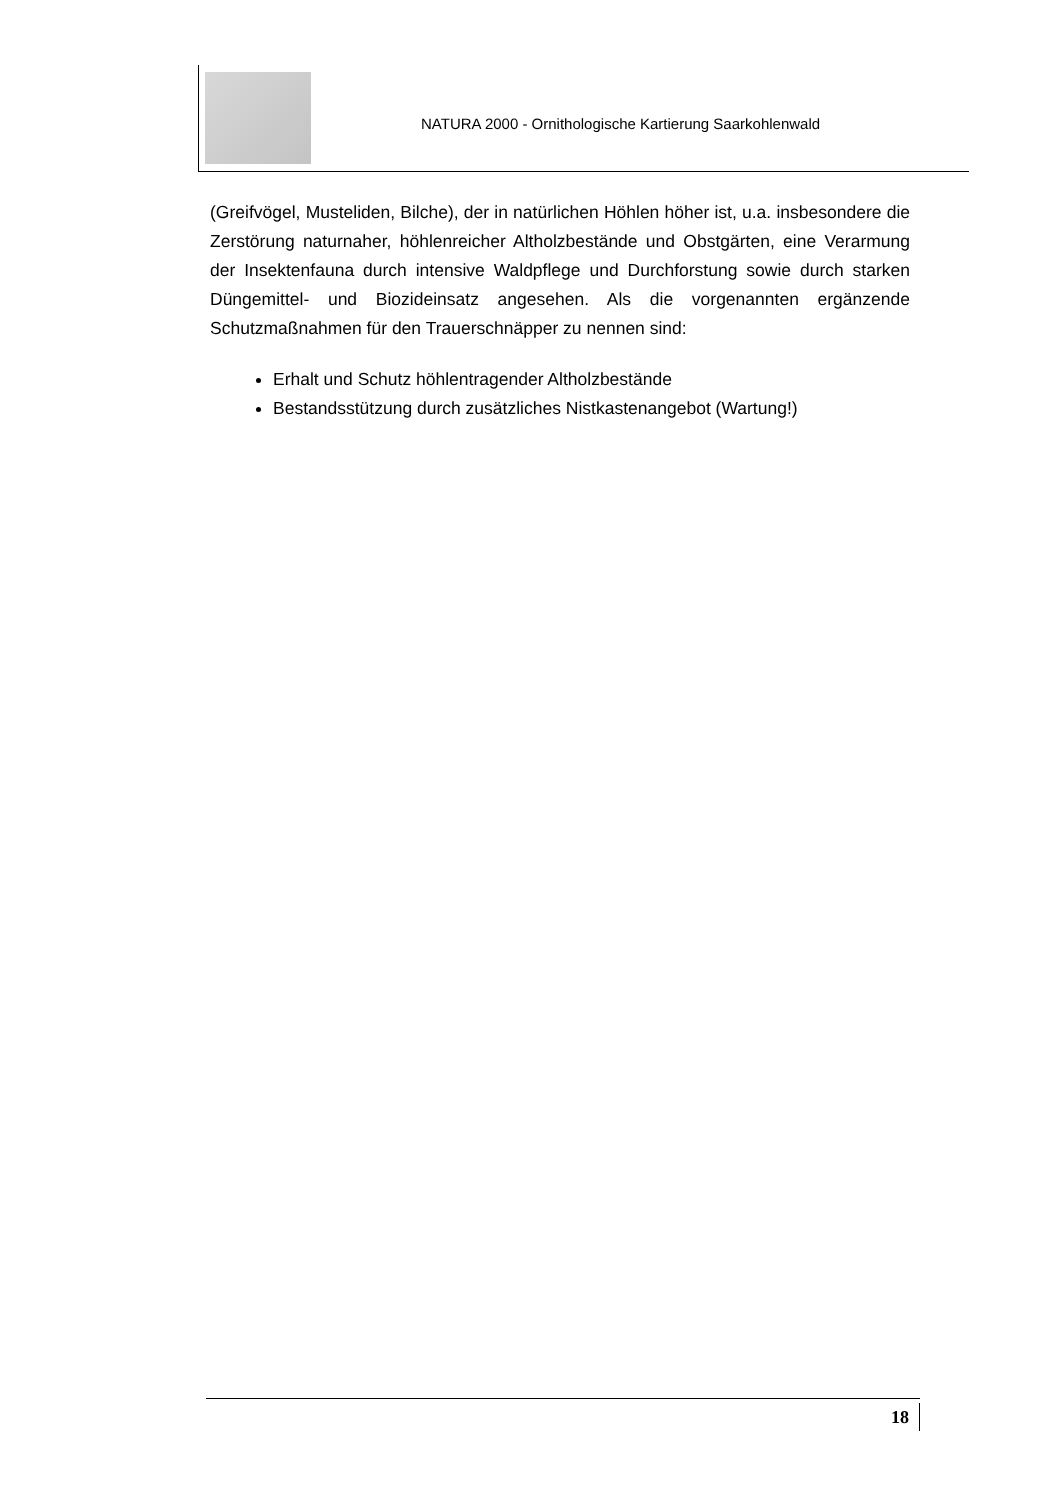NATURA 2000 - Ornithologische Kartierung Saarkohlenwald
(Greifvögel, Musteliden, Bilche), der in natürlichen Höhlen höher ist, u.a. insbesondere die Zerstörung naturnaher, höhlenreicher Altholzbestände und Obstgärten, eine Verarmung der Insektenfauna durch intensive Waldpflege und Durchforstung sowie durch starken Düngemittel- und Biozideinsatz angesehen. Als die vorgenannten ergänzende Schutzmaßnahmen für den Trauerschnäpper zu nennen sind:
Erhalt und Schutz höhlentragender Altholzbestände
Bestandsstützung durch zusätzliches Nistkastenangebot (Wartung!)
18